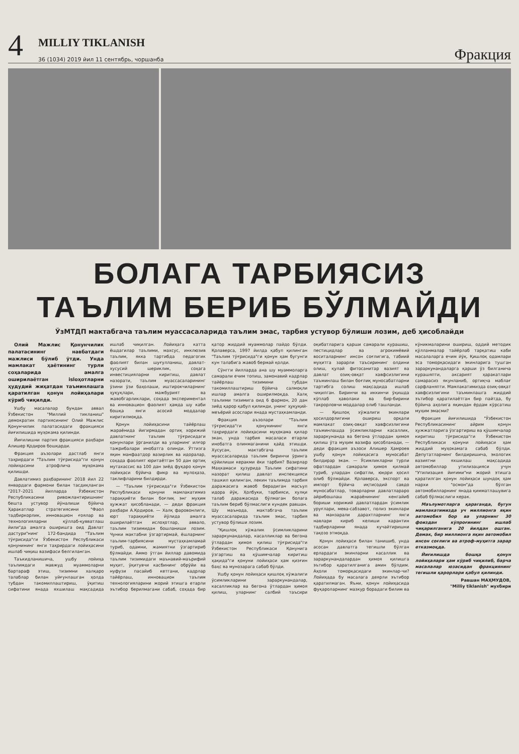4
MILLIY TIKLANISH
36 (1034) 2019 йил 11 сентябрь, чоршанба
Фракция
БОЛАГА ТАРБИЯСИЗ
ТАЪЛИМ БЕРИБ БЎЛМАЙДИ
ЎзМТДП мактабгача таълим муассасаларида таълим эмас, тарбия устувор бўлиши лозим, деб ҳисоблайди
Олий Мажлис Қонунчилик палатасининг навбатдаги мажлиси бўлиб ўтди. Унда мамлакат ҳаётининг турли соҳаларида амалга оширилаётган islоҳотларни ҳудудий жиҳатдан таъминлашга қаратилган қонун лойиҳалари кўриб чиқилди.
Ушбу масалалар бундан аввал Ўзбекистон "Миллий тикланиш" демократик партиясининг Олий Мажлис Қонунчилик палатасидаги фракцияси йиғилишида муҳокама қилинди.
Йиғилишни партия фракцияси раҳбари Алишер Қодиров бошқарди.
Фракция аъзолари дастлаб янги таҳрирдаги "Таълим тўғрисида"ги қонун лойиҳасини атрофлича муҳокама қилишди.
Давлатимиз раҳбарининг 2018 йил 22 январдаги фармони билан тасдиқланган "2017–2021 йилларда Ўзбекистон Республикасини ривожлантиришнинг бешта устувор йўналиши бўйича Ҳаракатлар стратегиясини "Фаол тадбиркорлик, инновацион ғоялар ва технологияларни қўллаб-қувватлаш йили"да амалга оширишга оид Давлат дастури"нинг 172-бандида "Таълим тўғрисида"ги Ўзбекистон Республикаси қонунининг янги таҳрирдаги лойиҳасини ишлаб чиқиш вазифаси белгиланган.
Таъкидланишича, ушбу лойиҳа таълимдаги мавжуд муаммоларни бартараф этиш, тизимни халқаро талаблар билан уйғунлашган ҳолда тубдан такомиллаштириш, ўқитиш сифатини янада яхшилаш мақсадида ишлаб чиқилган. Лойиҳага катта ёшдагилар таълими, махсус, инклюзив таълим, якка тартибда педагогик фаолият билан шуғулланиш, давлат-хусусий шериклик, соҳага инвестицияларни киритиш, давлат назорати, таълим муассасаларининг ўзини ўзи баҳолаши, иштирокчиларнинг ҳуқуқлари, мажбурият ва жавобгарликлари, соҳада экспериментал ва инновацион фаолият ҳамда шу каби бошқа янги асосий моддалар киритилмоқда.
Қонун лойиҳасини тайёрлаш жараёнида йигирмадан ортиқ хорижий давлатнинг таълим тўғрисидаги қонунлари ўрганилди ва уларнинг илғор тажрибалари инобатга олинди. Ўттизга яқин манфаатдор вазирлик ва идоралар, соҳада фаолият юритаётган 50 дан ортиқ мутахассис ва 100 дан зиёд фуқаро қонун лойиҳаси бўйича фикр ва мулоҳаза, таклифларини билдирди.
— "Таълим тўғрисида"ги Ўзбекистон Республикаси қонуни мамлакатимиз тараққиёти билан боғлиқ энг муҳим ҳужжат ҳисобланади, — деди фракция раҳбари А.Қодиров. — Халқ фаровонлиги, юрт тараққиёти йўлида амалга оширилаётган ислоҳотлар, аввало, таълим тизимидан бошланиши лозим. Чунки мактабни ўзгартирмай, ёшларнинг таълим-тарбиясини мустаҳкамламай туриб, одамни, жамиятни ўзгартириб бўлмайди. Аммо ўтган йиллар давомида таълим тизимидаги маънавий-маърифий муҳит, ўқитувчи касбининг обрўйи ва нуфузи пасайиб кетгани, кадрлар тайёрлаш, инновацион таълим технологияларини жорий этишга етарли эътибор берилмагани сабаб, соҳада бир қатор жиддий муаммолар пайдо бўлди. Қолаверса, 1997 йилда қабул қилинган "Таълим тўғрисида"ги қонун ҳам бугунги кун талабига жавоб бермай қолди.
Сўнгги йилларда ана шу муаммоларга самарали ечим топиш, замонавий кадрлар тайёрлаш тизимини тубдан такомиллаштириш бўйича салмоқли ишлар амалга оширилмоқда. Халқ таълими тизимига оид 6 фармон, 20 дан зиёд қарор қабул қилинди, унинг ҳуқуқий-меъёрий асослари янада мустаҳкамланди.
Фракция аъзолари "Таълим тўғрисида"ги қонунининг янги таҳрирдаги лойиҳасини муҳокама қилар экан, унда тарбия масаласи етарли инобатга олинмаганини қайд этишди. Хусусан, мактабгача таълим муассасаларида таълим биринчи ўринга қўйилиши керакми ёки тарбия? Вазирлар Маҳкамаси ҳузурида Таълим сифатини назорат қилиш давлат инспекцияси ташкил қилинган, лекин таълимда тарбия даражасига жавоб берадиган масъул идора йўқ. Ҳолбуки, тарбияси, хулқи талаб даражасида бўлмаган болага таълим бериб бўлмаслиги кундек равшан. Шу маънода, мактабгача таълим муассасаларида таълим эмас, тарбия устувор бўлиши лозим.
"Қишлоқ хўжалик ўсимликларини зараркунандалар, касалликлар ва бегона ўтлардан ҳимоя қилиш тўғрисида"ги Ўзбекистон Республикаси Қонунига ўзгартиш ва қўшимчалар киритиш ҳақида"ги қонуни лойиҳаси ҳам қизғин баҳс ва мунозарага сабаб бўлди.
Ушбу қонун лойиҳаси қишлоқ хўжалиги ўсимликларини зараркунандалар, касалликлар ва бегона ўтлардан ҳимоя қилиш, уларнинг салбий таъсири оқибатларига қарши самарали курашиш, пестицидлар ва агрокимёвий воситаларнинг инсон соғлигига, табиий муҳитга зарарли таъсирининг олдини олиш, қулай фитосанитар вазият ва давлат озиқ-овқат хавфсизлигини таъминлаш билан боғлиқ муносабатларни тартибга солиш мақсадида ишлаб чиқилган. Биринчи ва иккинчи ўқишда кўплаб ҳаволаки ва бир-бирини такрорловчи моддалар олиб ташланди.
— Қишлоқ хўжалиги экинлари ҳосилдорлигини ошириш орқали мамлакат озиқ-овқат хавфсизлигини таъминлашда ўсимликларни касаллик, зараркунанда ва бегона ўтлардан ҳимоя қилиш ўта муҳим вазифа ҳисобланади, — деди фракция аъзоси Алишер Ҳамроев ушбу қонун лойиҳасига муносабат билдирар экан. — Ўсимликларни турли офатлардан самарали ҳимоя қилмай туриб, улардан сифатли, юқори ҳосил олиб бўлмайди. Қолаверса, экспорт ва импорт бўйича иқтисодий савдо муносабатлар, товарларни давлатлараро айрибошлаш жараёнининг кенгайиб бориши хорижий давлатлардан ўсимлик уруғлари, мева-сабзавот, полиз экинлари ва манзарали дарахтларнинг янги навлари кириб келиши карантин тадбирларини янада кучайтиришни тақозо этмоқда.
Қонун лойиҳаси билан танишиб, унда асосан давлатга тегишли бўлган ерлардаги экинларни касаллик ва зараркунандалардан ҳимоя қилишга эътибор қаратилганига амин бўлдим. Аҳоли томорқасидаги экинлар-чи? Лойиҳада бу масалага деярли эътибор қаратилмаган. Яъни, қонун лойиҳасида фуқароларнинг мазкур борадаги билим ва кўникмаларини ошириш, оддий методик қўлланмалар тайёрлаб тарқатиш каби масалаларга ечим йўқ. Қишлоқ одамлари эса томорқасидаги экинларига тушган зараркунандаларга қарши ўз билганича курашяпти, аксарият ҳаракатлари самарасиз якунланиб, ортиқча маблағ сарфланяпти. Мамлакатимизда озиқ-овқат хавфсизлигини таъминлашга жиддий эътибор қаратилаётган бир пайтда, бу бўйича аҳолига яқиндан ёрдам кўрсатиш муҳим эмасми?
Фракция йиғилишида "Ўзбекистон Республикасининг айрим қонун ҳужжатларига ўзгартириш ва қўшимчалар киритиш тўғрисида"ги Ўзбекистон Республикаси қонуни лойиҳаси ҳам жиддий муҳокамага сабаб бўлди. Депутатларнинг билдиришича, экологик вазиятни яхшилаш мақсадида автомобиллар утилизацияси учун "Утилизация йиғими"ни жорий этишга қаратилган қонун лойиҳаси шундоқ ҳам нархи "осмон"да бўлган автомобилларнинг янада қимматлашувига сабаб бўлмаслиги керак.
Маълумотларга қараганда, бугун мамлакатимизда уч миллионга яқин автомобил бор ва уларнинг 30 фоиздан кўпроғининг ишлаб чиқарилганига 20 йилдан ошган. Демак, бир миллионга яқин автомобил инсон соғлиги ва атроф-муҳитга зарар етказмоқда.
Йиғилишда бошқа қонун лойиҳалари ҳам кўриб чиқилиб, барча масалалар юзасидан фракциянинг тегишли қарорлари қабул қилинди.
Равшан МАҲМУДОВ,
"Milliy tiklanish" мухбири